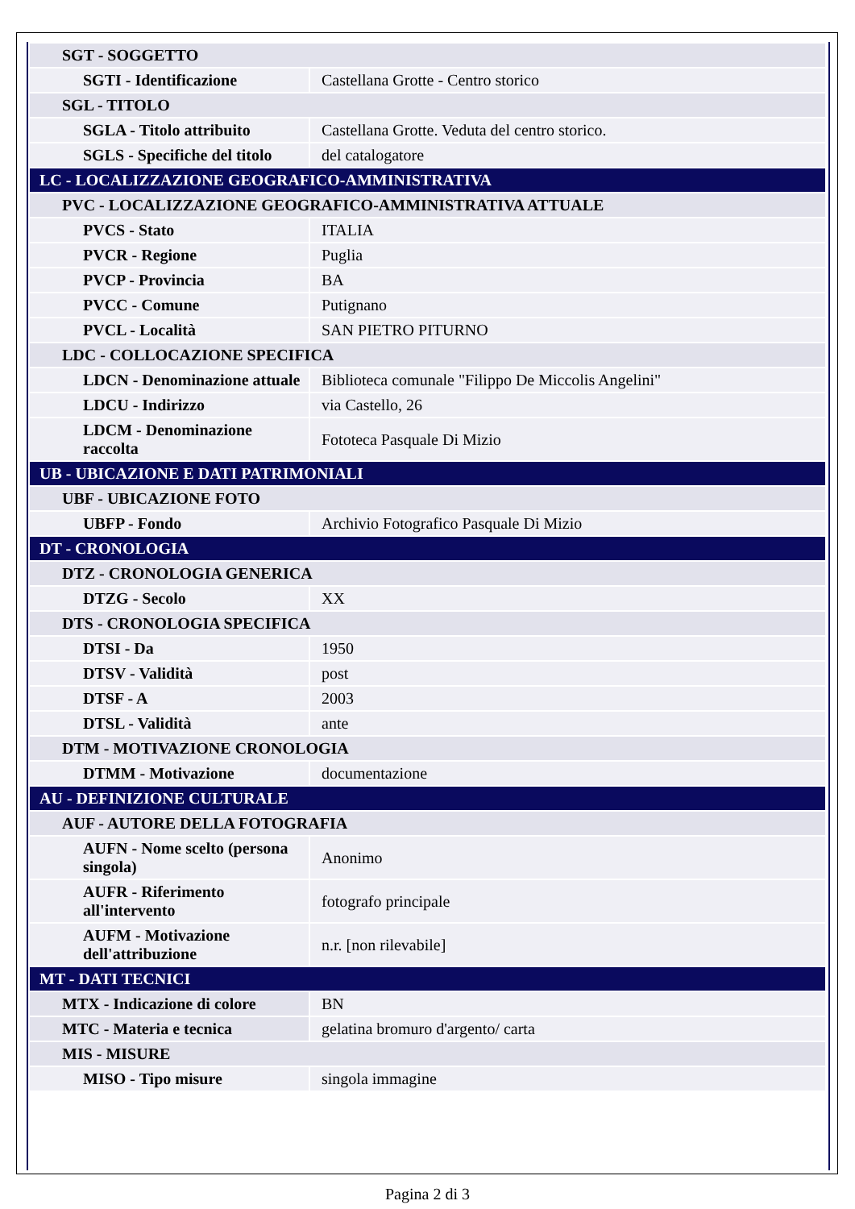| SGT - SOGGETTO | |
| SGTI - Identificazione | Castellana Grotte - Centro storico |
| SGL - TITOLO | |
| SGLA - Titolo attribuito | Castellana Grotte. Veduta del centro storico. |
| SGLS - Specifiche del titolo | del catalogatore |
| LC - LOCALIZZAZIONE GEOGRAFICO-AMMINISTRATIVA | |
| PVC - LOCALIZZAZIONE GEOGRAFICO-AMMINISTRATIVA ATTUALE | |
| PVCS - Stato | ITALIA |
| PVCR - Regione | Puglia |
| PVCP - Provincia | BA |
| PVCC - Comune | Putignano |
| PVCL - Località | SAN PIETRO PITURNO |
| LDC - COLLOCAZIONE SPECIFICA | |
| LDCN - Denominazione attuale | Biblioteca comunale "Filippo De Miccolis Angelini" |
| LDCU - Indirizzo | via Castello, 26 |
| LDCM - Denominazione raccolta | Fototeca Pasquale Di Mizio |
| UB - UBICAZIONE E DATI PATRIMONIALI | |
| UBF - UBICAZIONE FOTO | |
| UBFP - Fondo | Archivio Fotografico Pasquale Di Mizio |
| DT - CRONOLOGIA | |
| DTZ - CRONOLOGIA GENERICA | |
| DTZG - Secolo | XX |
| DTS - CRONOLOGIA SPECIFICA | |
| DTSI - Da | 1950 |
| DTSV - Validità | post |
| DTSF - A | 2003 |
| DTSL - Validità | ante |
| DTM - MOTIVAZIONE CRONOLOGIA | |
| DTMM - Motivazione | documentazione |
| AU - DEFINIZIONE CULTURALE | |
| AUF - AUTORE DELLA FOTOGRAFIA | |
| AUFN - Nome scelto (persona singola) | Anonimo |
| AUFR - Riferimento all'intervento | fotografo principale |
| AUFM - Motivazione dell'attribuzione | n.r. [non rilevabile] |
| MT - DATI TECNICI | |
| MTX - Indicazione di colore | BN |
| MTC - Materia e tecnica | gelatina bromuro d'argento/ carta |
| MIS - MISURE | |
| MISO - Tipo misure | singola immagine |
Pagina 2 di 3